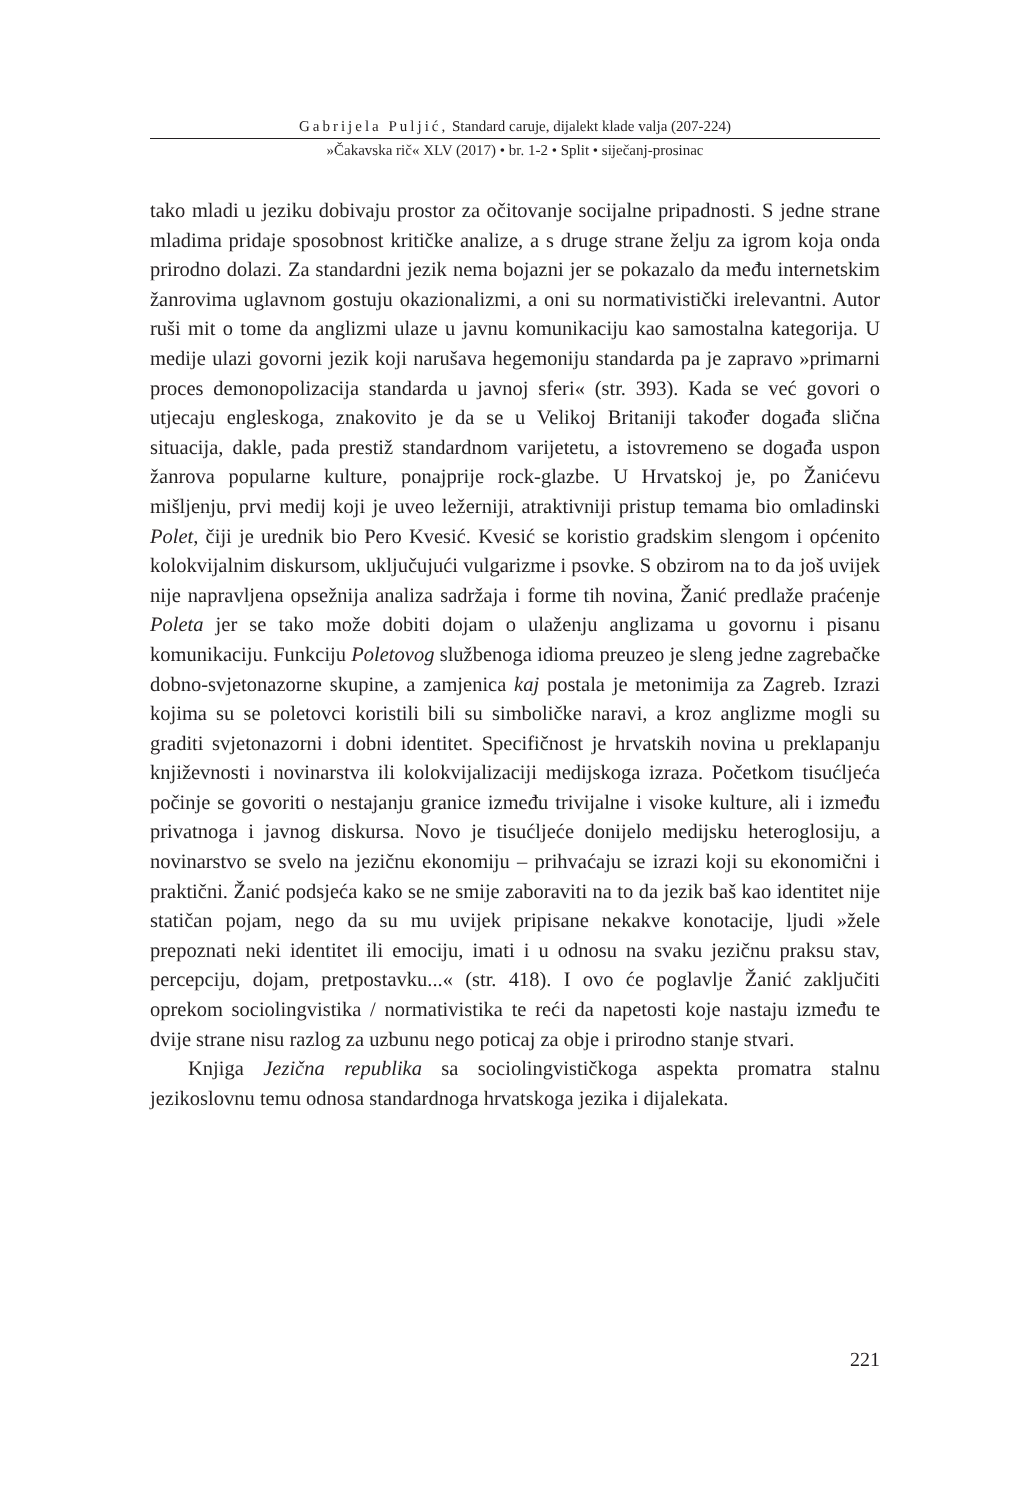Gabrijela Puljić, Standard caruje, dijalekt klade valja (207-224)
»Čakavska rič« XLV (2017) • br. 1-2 • Split • siječanj-prosinac
tako mladi u jeziku dobivaju prostor za očitovanje socijalne pripadnosti. S jedne strane mladima pridaje sposobnost kritičke analize, a s druge strane želju za igrom koja onda prirodno dolazi. Za standardni jezik nema bojazni jer se pokazalo da među internetskim žanrovima uglavnom gostuju okazionalizmi, a oni su normativistički irelevantni. Autor ruši mit o tome da anglizmi ulaze u javnu komunikaciju kao samostalna kategorija. U medije ulazi govorni jezik koji narušava hegemoniju standarda pa je zapravo »primarni proces demonopolizacija standarda u javnoj sferi« (str. 393). Kada se već govori o utjecaju engleskoga, znakovito je da se u Velikoj Britaniji također događa slična situacija, dakle, pada prestiž standardnom varijetetu, a istovremeno se događa uspon žanrova popularne kulture, ponajprije rock-glazbe. U Hrvatskoj je, po Žanićevu mišljenju, prvi medij koji je uveo ležerniji, atraktivniji pristup temama bio omladinski Polet, čiji je urednik bio Pero Kvesić. Kvesić se koristio gradskim slengom i općenito kolokvijalnim diskursom, uključujući vulgarizme i psovke. S obzirom na to da još uvijek nije napravljena opsežnija analiza sadržaja i forme tih novina, Žanić predlaže praćenje Poleta jer se tako može dobiti dojam o ulaženju anglizama u govornu i pisanu komunikaciju. Funkciju Poletovog službenoga idioma preuzeo je sleng jedne zagrebačke dobno-svjetonazorne skupine, a zamjenica kaj postala je metonimija za Zagreb. Izrazi kojima su se poletovci koristili bili su simboličke naravi, a kroz anglizme mogli su graditi svjetonazorni i dobni identitet. Specifičnost je hrvatskih novina u preklapanju književnosti i novinarstva ili kolokvijalizaciji medijskoga izraza. Početkom tisućljeća počinje se govoriti o nestajanju granice između trivijalne i visoke kulture, ali i između privatnoga i javnog diskursa. Novo je tisućljeće donijelo medijsku heteroglosiju, a novinarstvo se svelo na jezičnu ekonomiju – prihvaćaju se izrazi koji su ekonomični i praktični. Žanić podsjeća kako se ne smije zaboraviti na to da jezik baš kao identitet nije statičan pojam, nego da su mu uvijek pripisane nekakve konotacije, ljudi »žele prepoznati neki identitet ili emociju, imati i u odnosu na svaku jezičnu praksu stav, percepciju, dojam, pretpostavku...« (str. 418). I ovo će poglavlje Žanić zaključiti oprekom sociolingvistika / normativistika te reći da napetosti koje nastaju između te dvije strane nisu razlog za uzbunu nego poticaj za obje i prirodno stanje stvari.
Knjiga Jezična republika sa sociolingvističkoga aspekta promatra stalnu jezikoslovnu temu odnosa standardnoga hrvatskoga jezika i dijalekata.
221